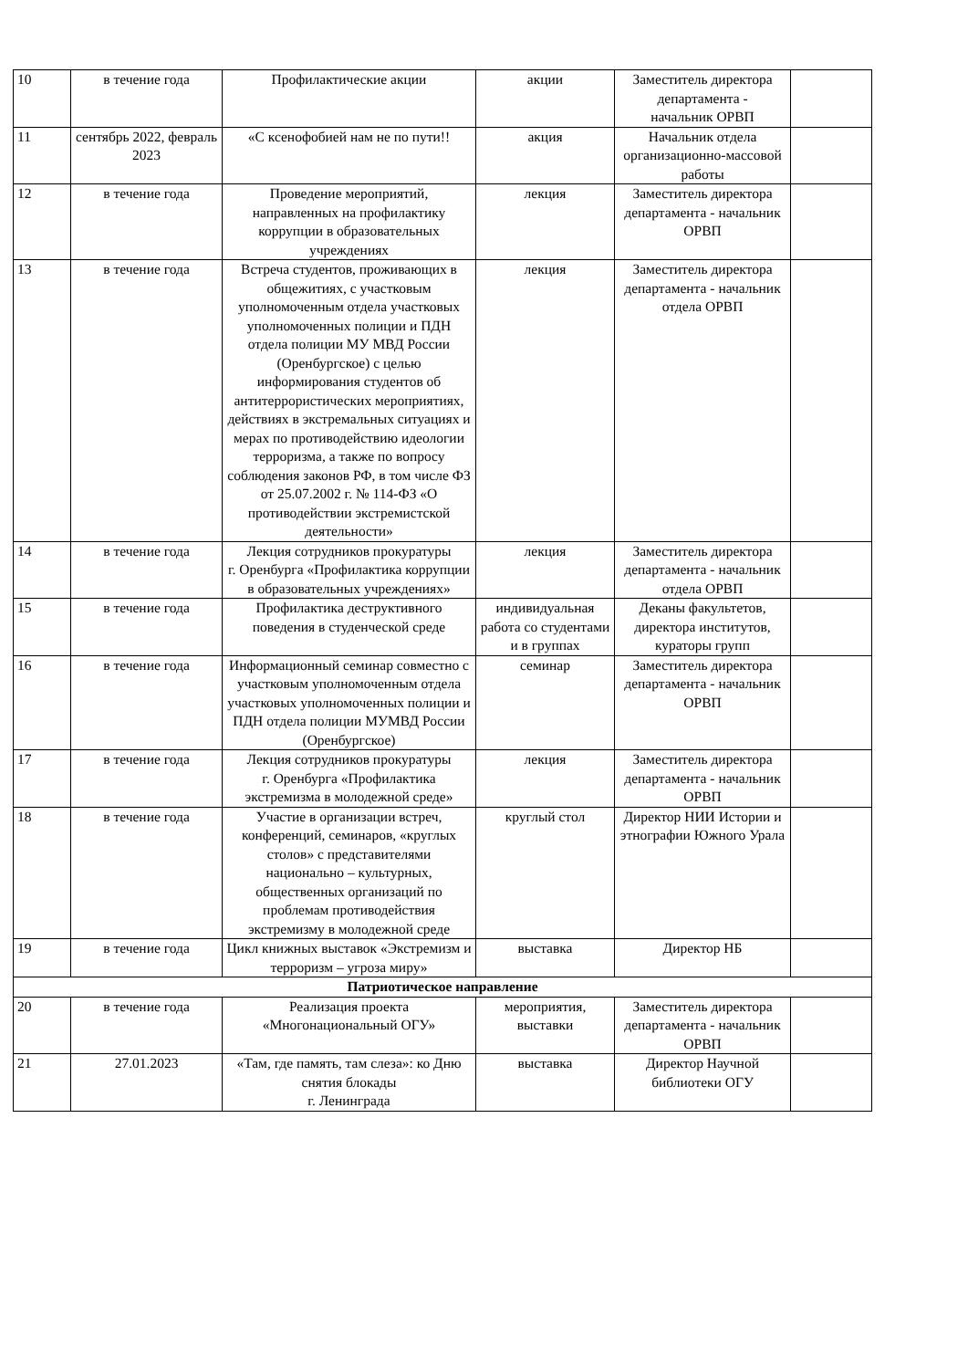| 10 | в течение года | Профилактические акции | акции | Заместитель директора департамента - начальник ОРВП | |
| 11 | сентябрь 2022, февраль 2023 | «С ксенофобией нам не по пути!! | акция | Начальник отдела организационно-массовой работы | |
| 12 | в течение года | Проведение мероприятий, направленных на профилактику коррупции в образовательных учреждениях | лекция | Заместитель директора департамента - начальник ОРВП | |
| 13 | в течение года | Встреча студентов, проживающих в общежитиях, с участковым уполномоченным отдела участковых уполномоченных полиции и ПДН отдела полиции МУ МВД России (Оренбургское) с целью информирования студентов об антитеррористических мероприятиях, действиях в экстремальных ситуациях и мерах по противодействию идеологии терроризма, а также по вопросу соблюдения законов РФ, в том числе ФЗ от 25.07.2002 г. № 114-ФЗ «О противодействии экстремистской деятельности» | лекция | Заместитель директора департамента - начальник отдела ОРВП | |
| 14 | в течение года | Лекция сотрудников прокуратуры г. Оренбурга «Профилактика коррупции в образовательных учреждениях» | лекция | Заместитель директора департамента - начальник отдела ОРВП | |
| 15 | в течение года | Профилактика деструктивного поведения в студенческой среде | индивидуальная работа со студентами и в группах | Деканы факультетов, директора институтов, кураторы групп | |
| 16 | в течение года | Информационный семинар совместно с участковым уполномоченным отдела участковых уполномоченных полиции и ПДН отдела полиции МУМВД России (Оренбургское) | семинар | Заместитель директора департамента - начальник ОРВП | |
| 17 | в течение года | Лекция сотрудников прокуратуры г. Оренбурга «Профилактика экстремизма в молодежной среде» | лекция | Заместитель директора департамента - начальник ОРВП | |
| 18 | в течение года | Участие в организации встреч, конференций, семинаров, «круглых столов» с представителями национально – культурных, общественных организаций по проблемам противодействия экстремизму в молодежной среде | круглый стол | Директор НИИ Истории и этнографии Южного Урала | |
| 19 | в течение года | Цикл книжных выставок «Экстремизм и терроризм – угроза миру» | выставка | Директор НБ | |
| Патриотическое направление | | | | | |
| 20 | в течение года | Реализация проекта «Многонациональный ОГУ» | мероприятия, выставки | Заместитель директора департамента - начальник ОРВП | |
| 21 | 27.01.2023 | «Там, где память, там слеза»: ко Дню снятия блокады г. Ленинграда | выставка | Директор Научной библиотеки ОГУ | |